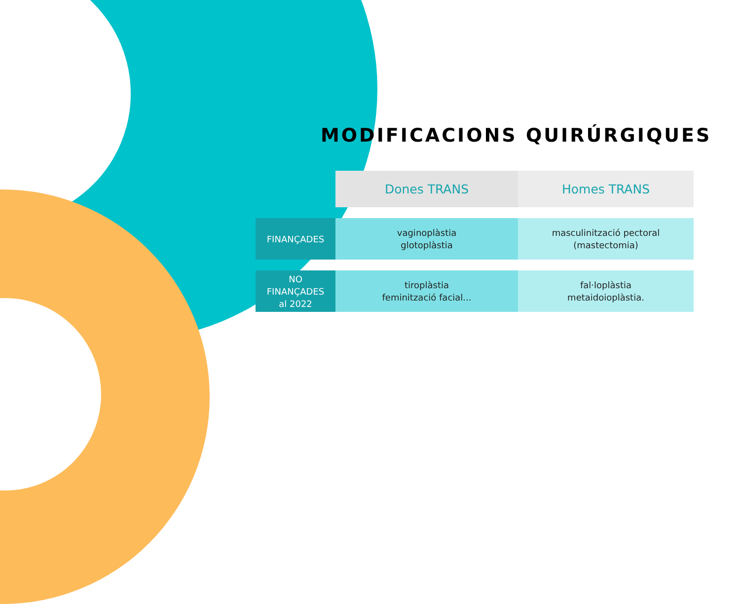MODIFICACIONS QUIRÚRGIQUES
| | Dones TRANS | Homes TRANS |
| FINANÇADES | vaginoplàstia glotoplàstia | masculinització pectoral (mastectomia) |
| NO FINANÇADES al 2022 | tiroplàstia feminització facial... | fal·loplàstia metaidoioplàstia. |